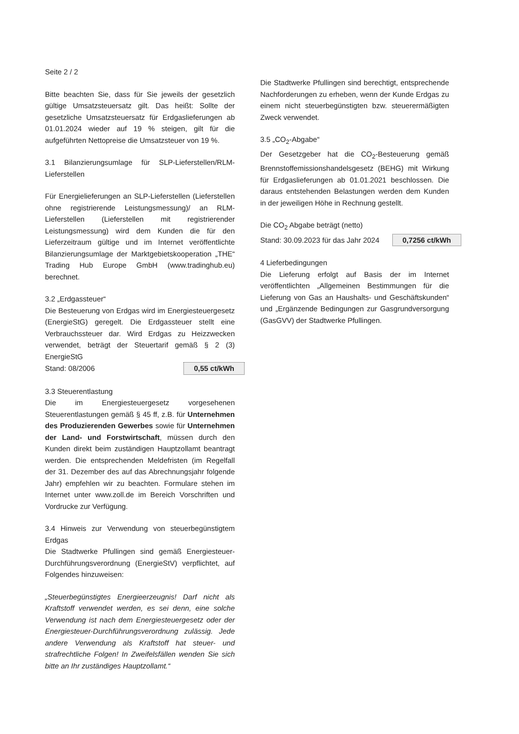Seite 2 / 2
Bitte beachten Sie, dass für Sie jeweils der gesetzlich gültige Umsatzsteuersatz gilt. Das heißt: Sollte der gesetzliche Umsatzsteuersatz für Erdgaslieferungen ab 01.01.2024 wieder auf 19 % steigen, gilt für die aufgeführten Nettopreise die Umsatzsteuer von 19 %.
3.1 Bilanzierungsumlage für SLP-Lieferstellen/RLM-Lieferstellen
Für Energielieferungen an SLP-Lieferstellen (Lieferstellen ohne registrierende Leistungsmessung)/ an RLM-Lieferstellen (Lieferstellen mit registrierender Leistungsmessung) wird dem Kunden die für den Lieferzeitraum gültige und im Internet veröffentlichte Bilanzierungsumlage der Marktgebietskooperation „THE“ Trading Hub Europe GmbH (www.tradinghub.eu) berechnet.
3.2 „Erdgassteuer“
Die Besteuerung von Erdgas wird im Energiesteuergesetz (EnergieStG) geregelt. Die Erdgassteuer stellt eine Verbrauchssteuer dar. Wird Erdgas zu Heizzwecken verwendet, beträgt der Steuertarif gemäß § 2 (3) EnergieStG
Stand: 08/2006 0,55 ct/kWh
3.3 Steuerentlastung
Die im Energiesteuergesetz vorgesehenen Steuerentlastungen gemäß § 45 ff, z.B. für Unternehmen des Produzierenden Gewerbes sowie für Unternehmen der Land- und Forstwirtschaft, müssen durch den Kunden direkt beim zuständigen Hauptzollamt beantragt werden. Die entsprechenden Meldefristen (im Regelfall der 31. Dezember des auf das Abrechnungsjahr folgende Jahr) empfehlen wir zu beachten. Formulare stehen im Internet unter www.zoll.de im Bereich Vorschriften und Vordrucke zur Verfügung.
3.4 Hinweis zur Verwendung von steuerbegünstigtem Erdgas
Die Stadtwerke Pfullingen sind gemäß Energiesteuer-Durchführungsverordnung (EnergieStV) verpflichtet, auf Folgendes hinzuweisen:
„Steuerbegünstigtes Energieerzeugnis! Darf nicht als Kraftstoff verwendet werden, es sei denn, eine solche Verwendung ist nach dem Energiesteuergesetz oder der Energiesteuer-Durchführungsverordnung zulässig. Jede andere Verwendung als Kraftstoff hat steuer- und strafrechtliche Folgen! In Zweifelsfällen wenden Sie sich bitte an Ihr zuständiges Hauptzollamt.“
Die Stadtwerke Pfullingen sind berechtigt, entsprechende Nachforderungen zu erheben, wenn der Kunde Erdgas zu einem nicht steuerbegünstigten bzw. steuerermäßigten Zweck verwendet.
3.5 „CO<sub>2</sub>-Abgabe“
Der Gesetzgeber hat die CO<sub>2</sub>-Besteuerung gemäß Brennstoffemissionshandelsgesetz (BEHG) mit Wirkung für Erdgaslieferungen ab 01.01.2021 beschlossen. Die daraus entstehenden Belastungen werden dem Kunden in der jeweiligen Höhe in Rechnung gestellt.
Die CO<sub>2</sub> Abgabe beträgt (netto)
Stand: 30.09.2023 für das Jahr 2024 0,7256 ct/kWh
4 Lieferbedingungen
Die Lieferung erfolgt auf Basis der im Internet veröffentlichten „Allgemeinen Bestimmungen für die Lieferung von Gas an Haushalts- und Geschäftskunden“ und „Ergänzende Bedingungen zur Gasgrundversorgung (GasGVV) der Stadtwerke Pfullingen.